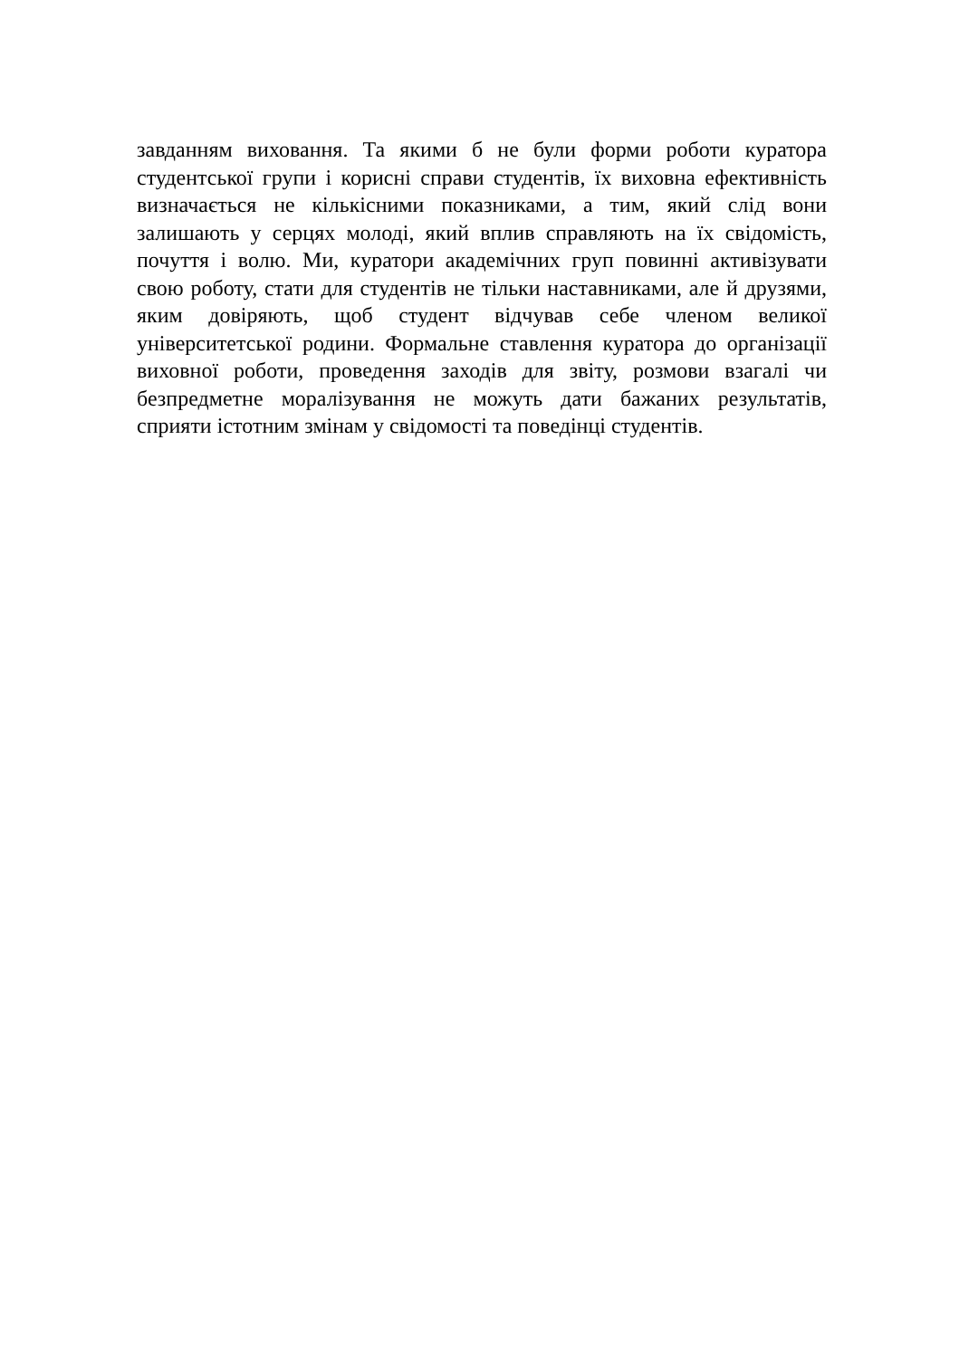завданням виховання. Та якими б не були форми роботи куратора студентської групи і корисні справи студентів, їх виховна ефективність визначається не кількісними показниками, а тим, який слід вони залишають у серцях молоді, який вплив справляють на їх свідомість, почуття і волю. Ми, куратори академічних груп повинні активізувати свою роботу, стати для студентів не тільки наставниками, але й друзями, яким довіряють, щоб студент відчував себе членом великої університетської родини. Формальне ставлення куратора до організації виховної роботи, проведення заходів для звіту, розмови взагалі чи безпредметне моралізування не можуть дати бажаних результатів, сприяти істотним змінам у свідомості та поведінці студентів.